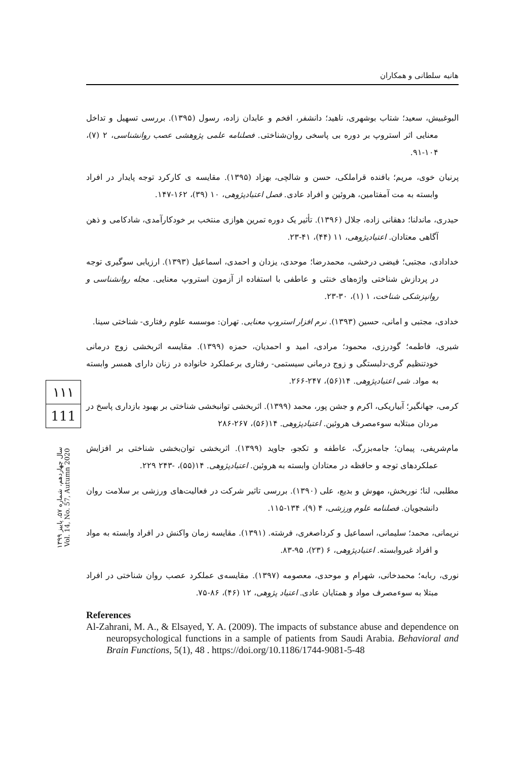هانیه سلطانی و همکاران
۱۱۱
111
سال چهاردهم، شماره ۵۷، پاییز ۱۳۹۹
Vol. 14, No. 57, Autumn 2020
البوغبیش، سعید؛ شتاب بوشهری، ناهید؛ دانشفر، افخم و عابدان زاده، رسول (۱۳۹۵). بررسی تسهیل و تداخل معنایی اثر استروپ بر دوره بی پاسخی روان‌شناختی. فصلنامه علمی پژوهشی عصب روانشناسی، ۲ (۷)، ۱۰۴-۹۱.
پرنیان خوی، مریم؛ بافنده قراملکی، حسن و شالچی، بهزاد (۱۳۹۵). مقایسه ی کارکرد توجه پایدار در افراد وابسته به مت آمفتامین، هروئین و افراد عادی. فصل اعتیادپژوهی، ۱۰ (۳۹)، ۱۶۲-۱۴۷.
حیدری، ماندلنا؛ دهقانی زاده، جلال (۱۳۹۶). تأثیر یک دوره تمرین هوازی منتخب بر خودکارآمدی، شادکامی و ذهن آگاهی معتادان. اعتیادپژوهی، ۱۱ (۴۴)، ۴۱-۲۳.
خدادادی، مجتبی؛ فیضی درخشی، محمدرضا؛ موحدی، یزدان و احمدی، اسماعیل (۱۳۹۳). ارزیابی سوگیری توجه در پردازش شناختی واژه‌های خنثی و عاطفی با استفاده از آزمون استروپ معنایی. مجله روانشناسی و روانپزشکی شناخت، ۱ (۱)، ۳۰-۲۳.
خدادی، مجتبی و امانی، حسین (۱۳۹۳). نرم افزار استروپ معنایی. تهران: موسسه علوم رفتاری- شناختی سینا.
شیری، فاطمه؛ گودرزی، محمود؛ مرادی، امید و احمدیان، حمزه (۱۳۹۹). مقایسه اثربخشی زوج درمانی خودتنظیم گری-دلبستگی و زوج درمانی سیستمی- رفتاری برعملکرد خانواده در زنان دارای همسر وابسته به مواد. شی اعتیادپژوهی. ۱۴(۵۶)، ۲۴۷-۲۶۶.
کرمی، جهانگیر؛ آبیاریکی، اکرم و جشن پور، محمد (۱۳۹۹). اثربخشی توانبخشی شناختی بر بهبود بازداری پاسخ در مردان مبتلابه سوءمصرف هروئین. اعتیادپژوهی. ۱۴(۵۶)، ۲۶۷-۲۸۶
مام‌شریفی، پیمان؛ جامه‌بزرگ، عاطفه و تکجو، جاوید (۱۳۹۹). اثربخشی توان‌بخشی شناختی بر افزایش عملکردهای توجه و حافظه در معتادان وابسته به هروئین. اعتیادپژوهی. ۱۴(۵۵)، -۲۴۳ ۲۲۹.
مطلبی، لنا؛ نوربخش، مهوش و بدیع، علی (۱۳۹۰). بررسی تاثیر شرکت در فعالیت‌های ورزشی بر سلامت روان دانشجویان. فصلنامه علوم ورزشی، ۴ (۹)، ۱۳۴-۱۱۵.
نریمانی، محمد؛ سلیمانی، اسماعیل و کرداصغری، فرشته. (۱۳۹۱). مقایسه زمان واکنش در افراد وابسته به مواد و افراد غیروابسته. اعتیادپژوهی، ۶ (۲۳)، ۹۵-۸۳.
نوری، ربابه؛ محمدخانی، شهرام و موحدی، معصومه (۱۳۹۷). مقایسه‌ی عملکرد عصب روان شناختی در افراد مبتلا به سوءمصرف مواد و همتایان عادی. اعتیاد پژوهی، ۱۲ (۴۶)، ۸۶-۷۵.
References
Al-Zahrani, M. A., & Elsayed, Y. A. (2009). The impacts of substance abuse and dependence on neuropsychological functions in a sample of patients from Saudi Arabia. Behavioral and Brain Functions, 5(1), 48 . https://doi.org/10.1186/1744-9081-5-48